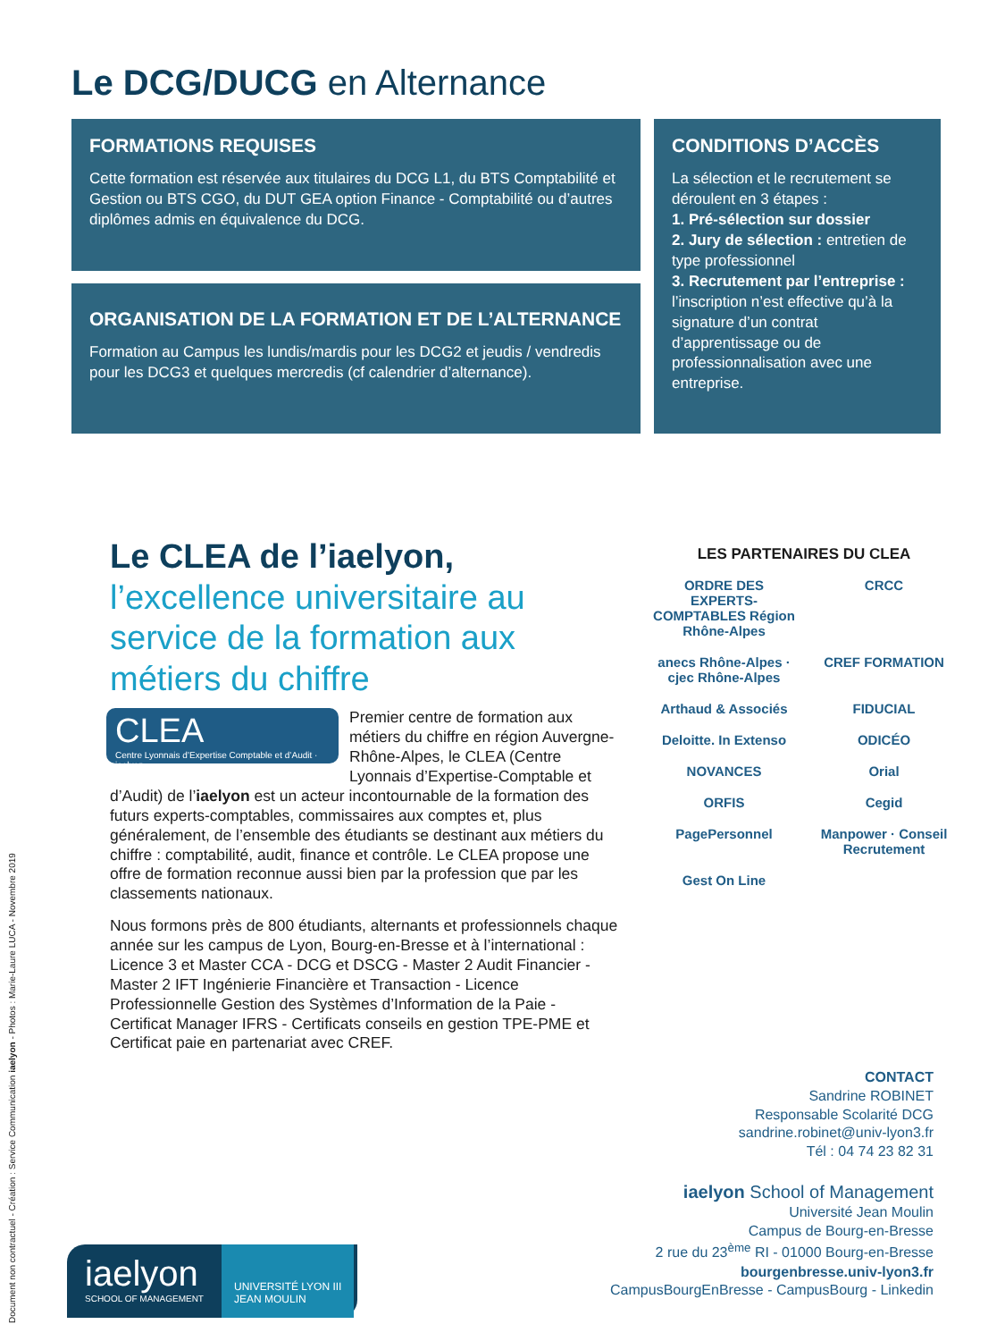Le DCG/DUCG en Alternance
FORMATIONS REQUISES
Cette formation est réservée aux titulaires du DCG L1, du BTS Comptabilité et Gestion ou BTS CGO, du DUT GEA option Finance - Comptabilité ou d’autres diplômes admis en équivalence du DCG.
ORGANISATION DE LA FORMATION ET DE L’ALTERNANCE
Formation au Campus les lundis/mardis pour les DCG2 et jeudis / vendredis pour les DCG3 et quelques mercredis (cf calendrier d’alternance).
CONDITIONS D’ACCÈS
La sélection et le recrutement se déroulent en 3 étapes :
1. Pré-sélection sur dossier
2. Jury de sélection : entretien de type professionnel
3. Recrutement par l’entreprise : l’inscription n’est effective qu’à la signature d’un contrat d’apprentissage ou de professionnalisation avec une entreprise.
Le CLEA de l’iaelyon, l’excellence universitaire au service de la formation aux métiers du chiffre
CLEA
Centre Lyonnais d’Expertise Comptable et d’Audit · iaelyon
Premier centre de formation aux métiers du chiffre en région Auvergne-Rhône-Alpes, le CLEA (Centre Lyonnais d’Expertise-Comptable et d’Audit) de l’iaelyon est un acteur incontournable de la formation des futurs experts-comptables, commissaires aux comptes et, plus généralement, de l’ensemble des étudiants se destinant aux métiers du chiffre : comptabilité, audit, finance et contrôle. Le CLEA propose une offre de formation reconnue aussi bien par la profession que par les classements nationaux.
Nous formons près de 800 étudiants, alternants et professionnels chaque année sur les campus de Lyon, Bourg-en-Bresse et à l’international : Licence 3 et Master CCA - DCG et DSCG - Master 2 Audit Financier - Master 2 IFT Ingénierie Financière et Transaction - Licence Professionnelle Gestion des Systèmes d’Information de la Paie - Certificat Manager IFRS - Certificats conseils en gestion TPE-PME et Certificat paie en partenariat avec CREF.
LES PARTENAIRES DU CLEA
ORDRE DES EXPERTS-COMPTABLES Région Rhône-Alpes CRCC anecs Rhône-Alpes · cjec Rhône-Alpes CREF FORMATION Arthaud & Associés FIDUCIAL Deloitte. In Extenso ODICÉO NOVANCES Orial ORFIS Cegid PagePersonnel Manpower · Conseil Recrutement Gest On Line
CONTACT
Sandrine ROBINET
Responsable Scolarité DCG
sandrine.robinet@univ-lyon3.fr
Tél : 04 74 23 82 31
iaelyon School of Management
Université Jean Moulin
Campus de Bourg-en-Bresse
2 rue du 23<sup>ème</sup> RI - 01000 Bourg-en-Bresse
bourgenbresse.univ-lyon3.fr
CampusBourgEnBresse - CampusBourg - Linkedin
iaelyon
SCHOOL OF MANAGEMENT
UNIVERSITÉ LYON III
JEAN MOULIN
Document non contractuel - Création : Service Communication iaelyon - Photos : Marie-Laure LUCA - Novembre 2019